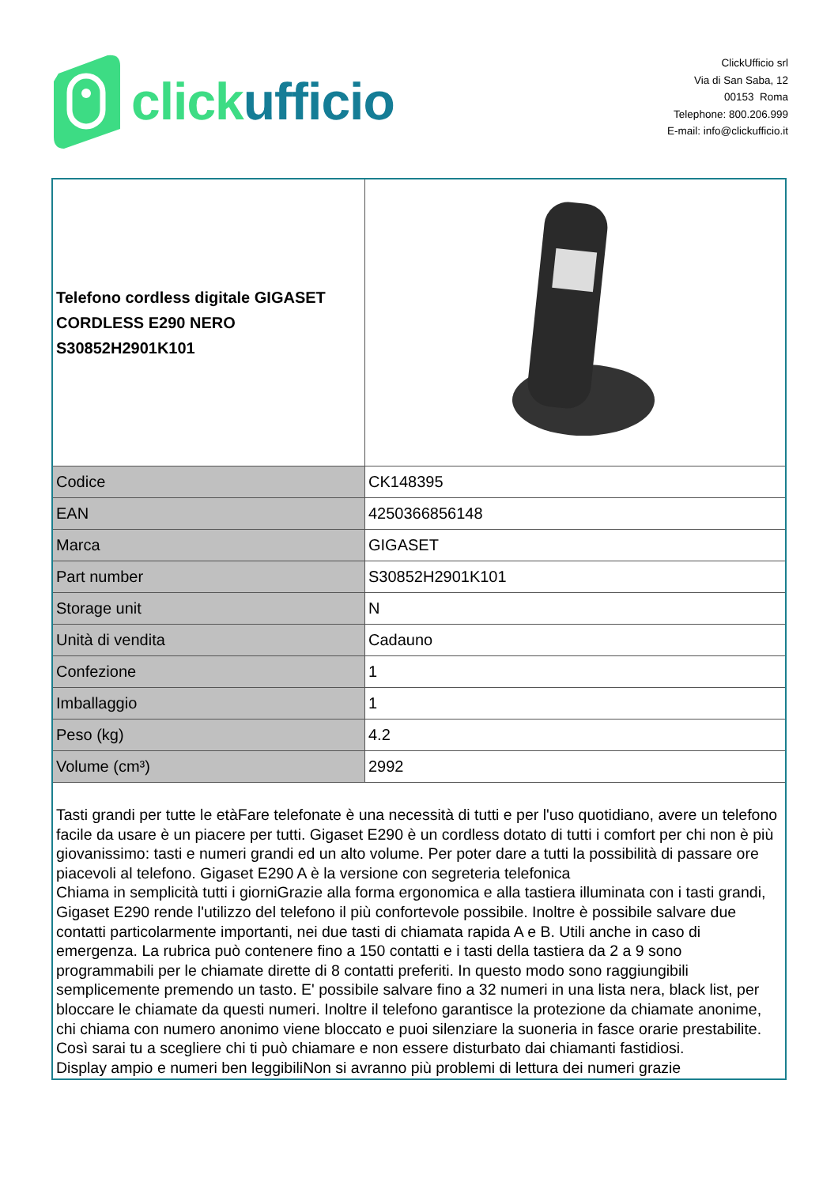click ufficio
ClickUfficio srl
Via di San Saba, 12
00153 Roma
Telephone: 800.206.999
E-mail: info@clickufficio.it
| Telefono cordless digitale GIGASET CORDLESS E290 NERO S30852H2901K101 | |
| Codice | CK148395 |
| EAN | 4250366856148 |
| Marca | GIGASET |
| Part number | S30852H2901K101 |
| Storage unit | N |
| Unità di vendita | Cadauno |
| Confezione | 1 |
| Imballaggio | 1 |
| Peso (kg) | 4.2 |
| Volume (cm³) | 2992 |
| Tasti grandi per tutte le etàFare telefonate è una necessità di tutti e per l'uso quotidiano, avere un telefono facile da usare è un piacere per tutti. Gigaset E290 è un cordless dotato di tutti i comfort per chi non è più giovanissimo: tasti e numeri grandi ed un alto volume. Per poter dare a tutti la possibilità di passare ore piacevoli al telefono. Gigaset E290 A è la versione con segreteria telefonica Chiama in semplicità tutti i giorniGrazie alla forma ergonomica e alla tastiera illuminata con i tasti grandi, Gigaset E290 rende l'utilizzo del telefono il più confortevole possibile. Inoltre è possibile salvare due contatti particolarmente importanti, nei due tasti di chiamata rapida A e B. Utili anche in caso di emergenza. La rubrica può contenere fino a 150 contatti e i tasti della tastiera da 2 a 9 sono programmabili per le chiamate dirette di 8 contatti preferiti. In questo modo sono raggiungibili semplicemente premendo un tasto. E' possibile salvare fino a 32 numeri in una lista nera, black list, per bloccare le chiamate da questi numeri. Inoltre il telefono garantisce la protezione da chiamate anonime, chi chiama con numero anonimo viene bloccato e puoi silenziare la suoneria in fasce orarie prestabilite. Così sarai tu a scegliere chi ti può chiamare e non essere disturbato dai chiamanti fastidiosi. Display ampio e numeri ben leggibiliNon si avranno più problemi di lettura dei numeri grazie | |